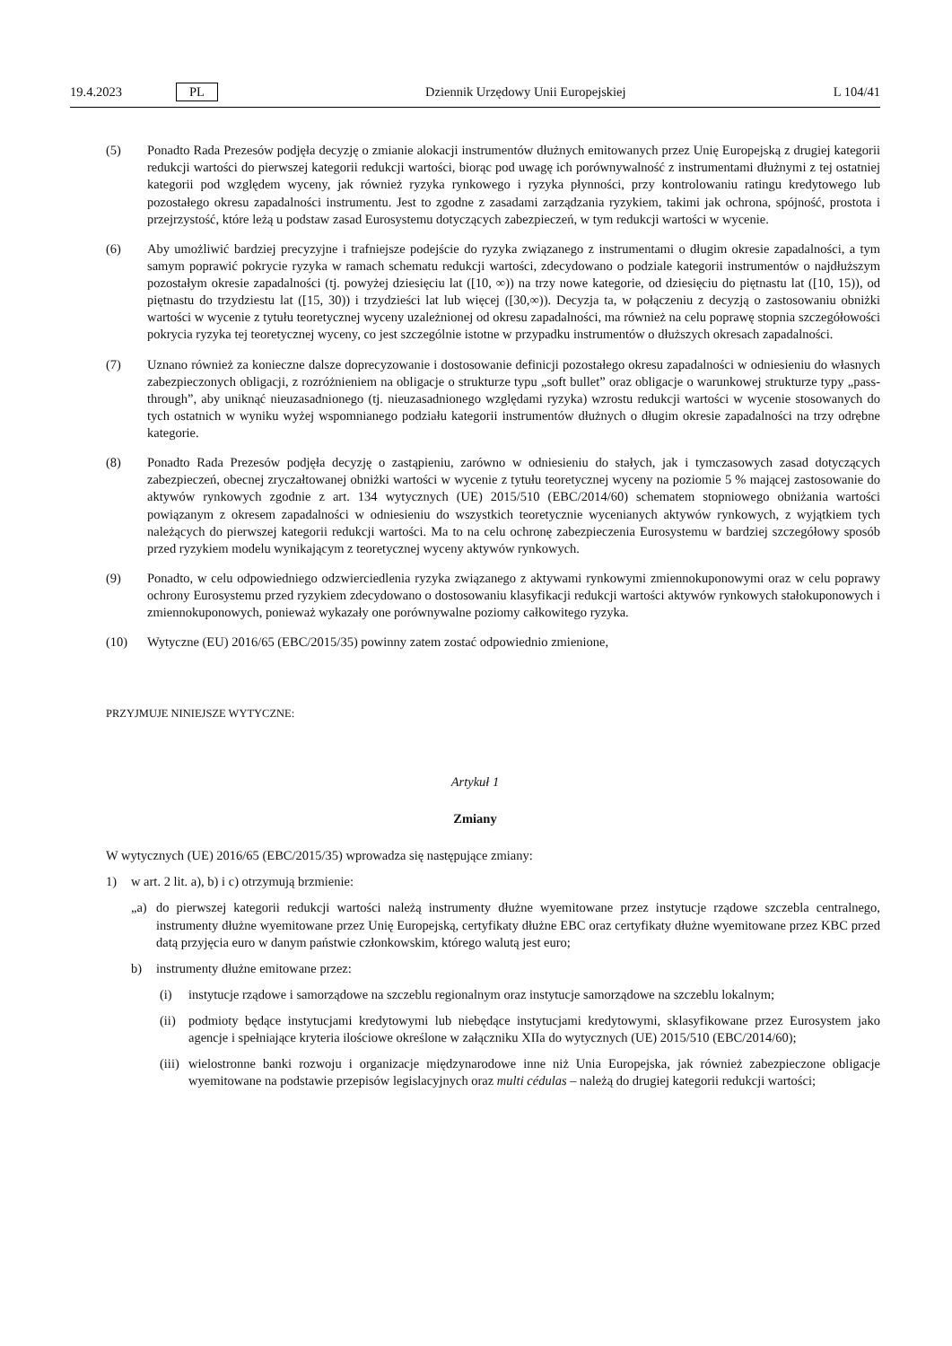19.4.2023 PL Dziennik Urzędowy Unii Europejskiej L 104/41
(5) Ponadto Rada Prezesów podjęła decyzję o zmianie alokacji instrumentów dłużnych emitowanych przez Unię Europejską z drugiej kategorii redukcji wartości do pierwszej kategorii redukcji wartości, biorąc pod uwagę ich porównywalność z instrumentami dłużnymi z tej ostatniej kategorii pod względem wyceny, jak również ryzyka rynkowego i ryzyka płynności, przy kontrolowaniu ratingu kredytowego lub pozostałego okresu zapadalności instrumentu. Jest to zgodne z zasadami zarządzania ryzykiem, takimi jak ochrona, spójność, prostota i przejrzystość, które leżą u podstaw zasad Eurosystemu dotyczących zabezpieczeń, w tym redukcji wartości w wycenie.
(6) Aby umożliwić bardziej precyzyjne i trafniejsze podejście do ryzyka związanego z instrumentami o długim okresie zapadalności, a tym samym poprawić pokrycie ryzyka w ramach schematu redukcji wartości, zdecydowano o podziale kategorii instrumentów o najdłuższym pozostałym okresie zapadalności (tj. powyżej dziesięciu lat ([10, ∞)) na trzy nowe kategorie, od dziesięciu do piętnastu lat ([10, 15)), od piętnastu do trzydziestu lat ([15, 30)) i trzydzieści lat lub więcej ([30,∞)). Decyzja ta, w połączeniu z decyzją o zastosowaniu obniżki wartości w wycenie z tytułu teoretycznej wyceny uzależnionej od okresu zapadalności, ma również na celu poprawę stopnia szczegółowości pokrycia ryzyka tej teoretycznej wyceny, co jest szczególnie istotne w przypadku instrumentów o dłuższych okresach zapadalności.
(7) Uznano również za konieczne dalsze doprecyzowanie i dostosowanie definicji pozostałego okresu zapadalności w odniesieniu do własnych zabezpieczonych obligacji, z rozróżnieniem na obligacje o strukturze typu „soft bullet” oraz obligacje o warunkowej strukturze typy „pass-through”, aby uniknąć nieuzasadnionego (tj. nieuzasadnionego względami ryzyka) wzrostu redukcji wartości w wycenie stosowanych do tych ostatnich w wyniku wyżej wspomnianego podziału kategorii instrumentów dłużnych o długim okresie zapadalności na trzy odrębne kategorie.
(8) Ponadto Rada Prezesów podjęła decyzję o zastąpieniu, zarówno w odniesieniu do stałych, jak i tymczasowych zasad dotyczących zabezpieczeń, obecnej zryczałtowanej obniżki wartości w wycenie z tytułu teoretycznej wyceny na poziomie 5 % mającej zastosowanie do aktywów rynkowych zgodnie z art. 134 wytycznych (UE) 2015/510 (EBC/2014/60) schematem stopniowego obniżania wartości powiązanym z okresem zapadalności w odniesieniu do wszystkich teoretycznie wycenianych aktywów rynkowych, z wyjątkiem tych należących do pierwszej kategorii redukcji wartości. Ma to na celu ochronę zabezpieczenia Eurosystemu w bardziej szczegółowy sposób przed ryzykiem modelu wynikającym z teoretycznej wyceny aktywów rynkowych.
(9) Ponadto, w celu odpowiedniego odzwierciedlenia ryzyka związanego z aktywami rynkowymi zmiennokuponowymi oraz w celu poprawy ochrony Eurosystemu przed ryzykiem zdecydowano o dostosowaniu klasyfikacji redukcji wartości aktywów rynkowych stałokuponowych i zmiennokuponowych, ponieważ wykazały one porównywalne poziomy całkowitego ryzyka.
(10) Wytyczne (EU) 2016/65 (EBC/2015/35) powinny zatem zostać odpowiednio zmienione,
PRZYJMUJE NINIEJSZE WYTYCZNE:
Artykuł 1
Zmiany
W wytycznych (UE) 2016/65 (EBC/2015/35) wprowadza się następujące zmiany:
1) w art. 2 lit. a), b) i c) otrzymują brzmienie:
„a) do pierwszej kategorii redukcji wartości należą instrumenty dłużne wyemitowane przez instytucje rządowe szczebla centralnego, instrumenty dłużne wyemitowane przez Unię Europejską, certyfikaty dłużne EBC oraz certyfikaty dłużne wyemitowane przez KBC przed datą przyjęcia euro w danym państwie członkowskim, którego walutą jest euro;
b) instrumenty dłużne emitowane przez:
(i) instytucje rządowe i samorządowe na szczeblu regionalnym oraz instytucje samorządowe na szczeblu lokalnym;
(ii)
podmioty będące instytucjami kredytowymi lub niebędące instytucjami kredytowymi, sklasyfikowane przez Eurosystem jako agencje i spełniające kryteria ilościowe określone w załączniku XIIa do wytycznych (UE) 2015/510 (EBC/2014/60);
(iii)
wielostronne banki rozwoju i organizacje międzynarodowe inne niż Unia Europejska, jak również zabezpieczone obligacje wyemitowane na podstawie przepisów legislacyjnych oraz multi cédulas – należą do drugiej kategorii redukcji wartości;